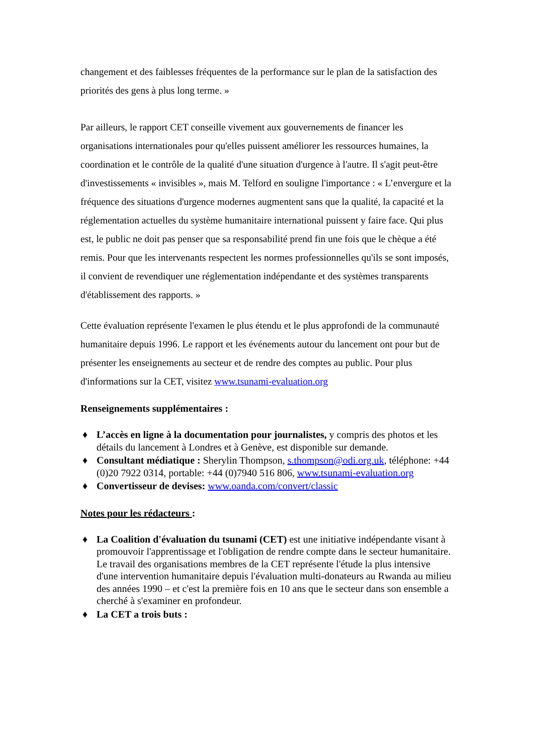changement et des faiblesses fréquentes de la performance sur le plan de la satisfaction des priorités des gens à plus long terme. »
Par ailleurs, le rapport CET conseille vivement aux gouvernements de financer les organisations internationales pour qu'elles puissent améliorer les ressources humaines, la coordination et le contrôle de la qualité d'une situation d'urgence à l'autre. Il s'agit peut-être d'investissements « invisibles », mais M. Telford en souligne l'importance : « L’envergure et la fréquence des situations d'urgence modernes augmentent sans que la qualité, la capacité et la réglementation actuelles du système humanitaire international puissent y faire face. Qui plus est, le public ne doit pas penser que sa responsabilité prend fin une fois que le chèque a été remis. Pour que les intervenants respectent les normes professionnelles qu'ils se sont imposés, il convient de revendiquer une réglementation indépendante et des systèmes transparents d'établissement des rapports. »
Cette évaluation représente l'examen le plus étendu et le plus approfondi de la communauté humanitaire depuis 1996. Le rapport et les événements autour du lancement ont pour but de présenter les enseignements au secteur et de rendre des comptes au public. Pour plus d'informations sur la CET, visitez www.tsunami-evaluation.org
Renseignements supplémentaires :
♦ L’accès en ligne à la documentation pour journalistes, y compris des photos et les détails du lancement à Londres et à Genève, est disponible sur demande.
♦ Consultant médiatique : Sherylin Thompson, s.thompson@odi.org.uk, téléphone: +44 (0)20 7922 0314, portable: +44 (0)7940 516 806, www.tsunami-evaluation.org
♦ Convertisseur de devises: www.oanda.com/convert/classic
Notes pour les rédacteurs :
♦ La Coalition d'évaluation du tsunami (CET) est une initiative indépendante visant à promouvoir l'apprentissage et l'obligation de rendre compte dans le secteur humanitaire. Le travail des organisations membres de la CET représente l'étude la plus intensive d'une intervention humanitaire depuis l'évaluation multi-donateurs au Rwanda au milieu des années 1990 – et c'est la première fois en 10 ans que le secteur dans son ensemble a cherché à s'examiner en profondeur.
♦ La CET a trois buts :